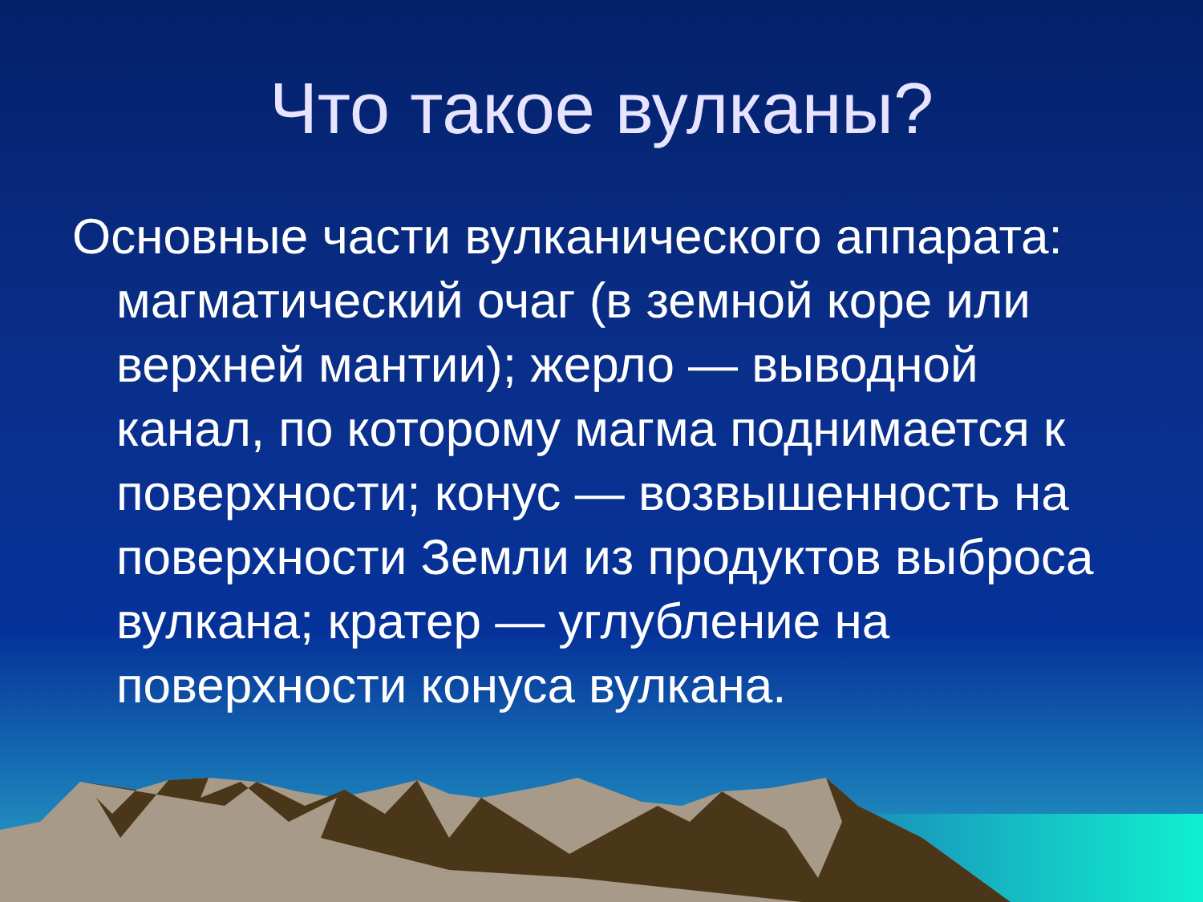Что такое вулканы?
Основные части вулканического аппарата: магматический очаг (в земной коре или верхней мантии); жерло — выводной канал, по которому магма поднимается к поверхности; конус — возвышенность на поверхности Земли из продуктов выброса вулкана; кратер — углубление на поверхности конуса вулкана.